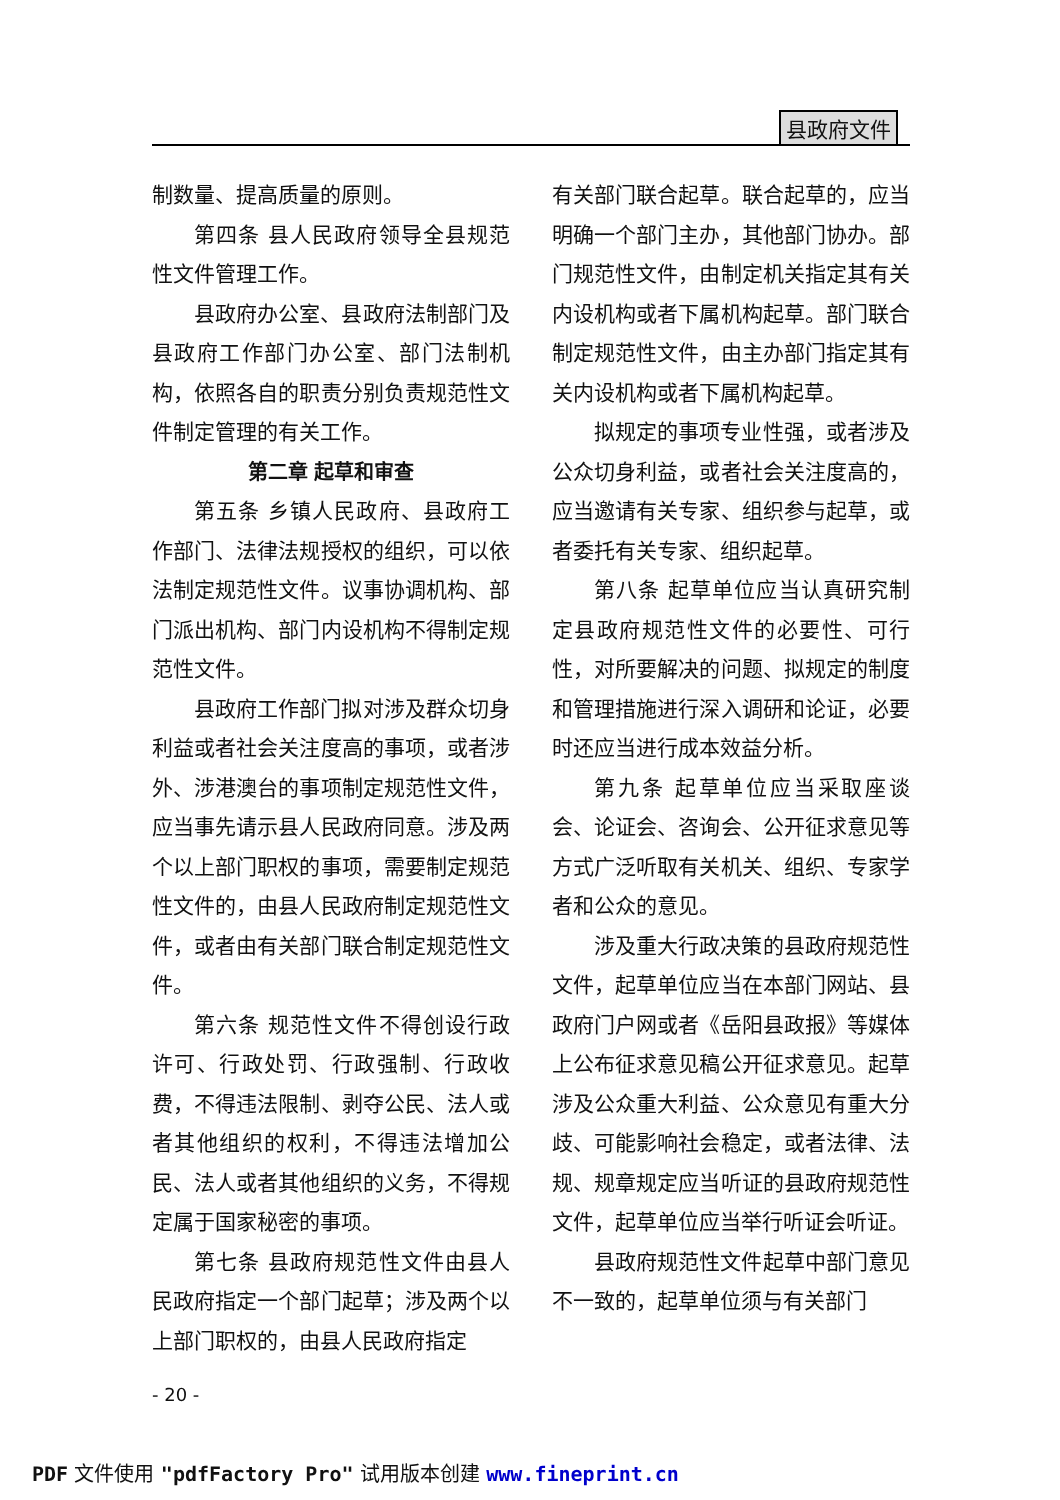县政府文件
制数量、提高质量的原则。
第四条 县人民政府领导全县规范性文件管理工作。
县政府办公室、县政府法制部门及县政府工作部门办公室、部门法制机构，依照各自的职责分别负责规范性文件制定管理的有关工作。
第二章 起草和审查
第五条 乡镇人民政府、县政府工作部门、法律法规授权的组织，可以依法制定规范性文件。议事协调机构、部门派出机构、部门内设机构不得制定规范性文件。
县政府工作部门拟对涉及群众切身利益或者社会关注度高的事项，或者涉外、涉港澳台的事项制定规范性文件，应当事先请示县人民政府同意。涉及两个以上部门职权的事项，需要制定规范性文件的，由县人民政府制定规范性文件，或者由有关部门联合制定规范性文件。
第六条 规范性文件不得创设行政许可、行政处罚、行政强制、行政收费，不得违法限制、剥夺公民、法人或者其他组织的权利，不得违法增加公民、法人或者其他组织的义务，不得规定属于国家秘密的事项。
第七条 县政府规范性文件由县人民政府指定一个部门起草；涉及两个以上部门职权的，由县人民政府指定
有关部门联合起草。联合起草的，应当明确一个部门主办，其他部门协办。部门规范性文件，由制定机关指定其有关内设机构或者下属机构起草。部门联合制定规范性文件，由主办部门指定其有关内设机构或者下属机构起草。
拟规定的事项专业性强，或者涉及公众切身利益，或者社会关注度高的，应当邀请有关专家、组织参与起草，或者委托有关专家、组织起草。
第八条 起草单位应当认真研究制定县政府规范性文件的必要性、可行性，对所要解决的问题、拟规定的制度和管理措施进行深入调研和论证，必要时还应当进行成本效益分析。
第九条 起草单位应当采取座谈会、论证会、咨询会、公开征求意见等方式广泛听取有关机关、组织、专家学者和公众的意见。
涉及重大行政决策的县政府规范性文件，起草单位应当在本部门网站、县政府门户网或者《岳阳县政报》等媒体上公布征求意见稿公开征求意见。起草涉及公众重大利益、公众意见有重大分歧、可能影响社会稳定，或者法律、法规、规章规定应当听证的县政府规范性文件，起草单位应当举行听证会听证。
县政府规范性文件起草中部门意见不一致的，起草单位须与有关部门
- 20 -
PDF 文件使用 "pdfFactory Pro" 试用版本创建 www.fineprint.cn